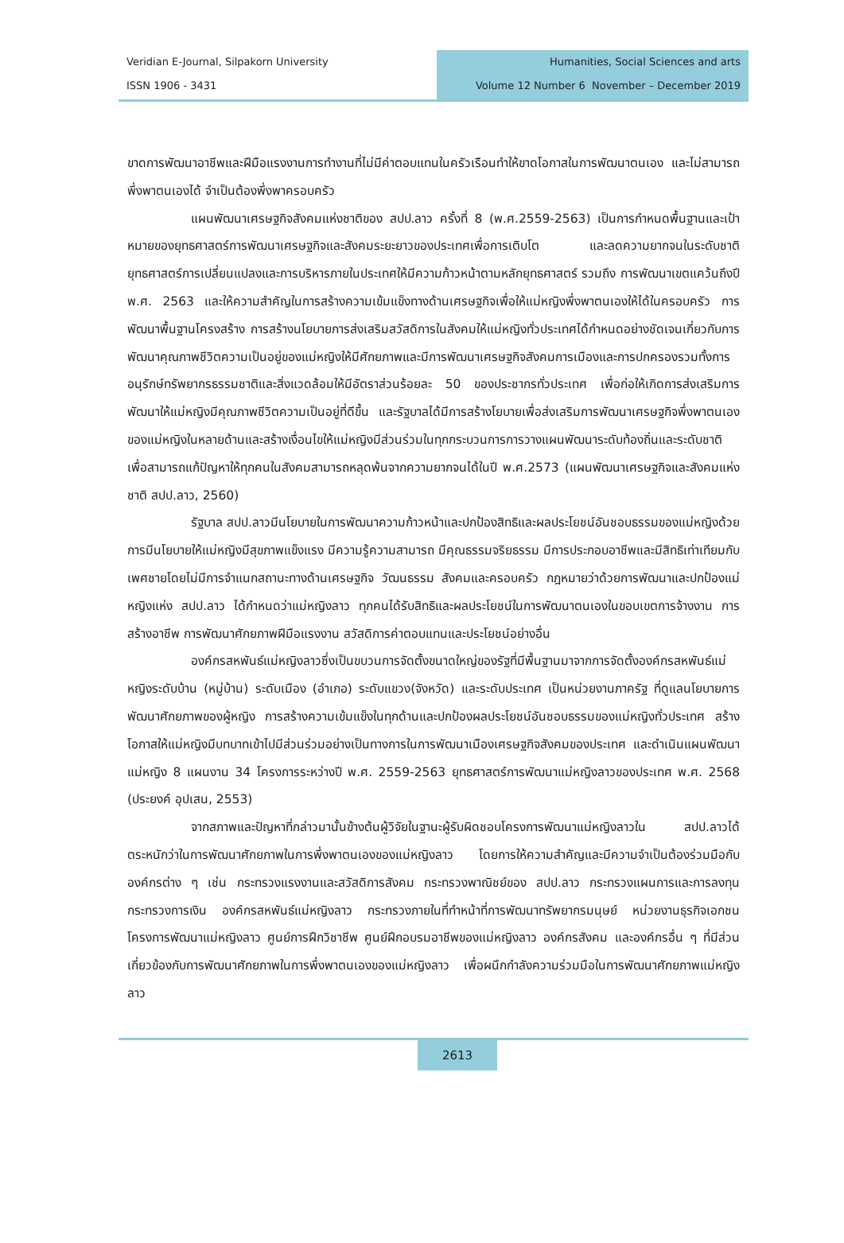Veridian E-Journal, Silpakorn University
ISSN 1906 - 3431
Humanities, Social Sciences and arts
Volume 12 Number 6 November – December 2019
ขาดการพัฒนาอาชีพและฝีมือแรงงานการทำงานที่ไม่มีค่าตอบแทนในครัวเรือนทำให้ขาดโอกาสในการพัฒนาตนเอง และไม่สามารถพึ่งพาตนเองได้ จำเป็นต้องพึ่งพาครอบครัว
แผนพัฒนาเศรษฐกิจสังคมแห่งชาติของ สปป.ลาว ครั้งที่ 8 (พ.ศ.2559-2563) เป็นการกำหนดพื้นฐานและเป้าหมายของยุทธศาสตร์การพัฒนาเศรษฐกิจและสังคมระยะยาวของประเทศเพื่อการเติบโต และลดความยากจนในระดับชาติ ยุทธศาสตร์การเปลี่ยนแปลงและการบริหารภายในประเทศให้มีความก้าวหน้าตามหลักยุทธศาสตร์ รวมถึง การพัฒนาเขตแคว้นถึงปี พ.ศ. 2563 และให้ความสำคัญในการสร้างความเข้มแข็งทางด้านเศรษฐกิจเพื่อให้แม่หญิงพึ่งพาตนเองให้ได้ในครอบครัว การพัฒนาพื้นฐานโครงสร้าง การสร้างนโยบายการส่งเสริมสวัสดิการในสังคมให้แม่หญิงทั่วประเทศได้กำหนดอย่างชัดเจนเกี่ยวกับการพัฒนาคุณภาพชีวิตความเป็นอยู่ของแม่หญิงให้มีศักยภาพและมีการพัฒนาเศรษฐกิจสังคมการเมืองและการปกครองรวมทั้งการอนุรักษ์ทรัพยากรธรรมชาติและสิ่งแวดล้อมให้มีอัตราส่วนร้อยละ 50 ของประชากรทั่วประเทศ เพื่อก่อให้เกิดการส่งเสริมการพัฒนาให้แม่หญิงมีคุณภาพชีวิตความเป็นอยู่ที่ดีขึ้น และรัฐบาลได้มีการสร้างโยบายเพื่อส่งเสริมการพัฒนาเศรษฐกิจพึ่งพาตนเองของแม่หญิงในหลายด้านและสร้างเงื่อนไขให้แม่หญิงมีส่วนร่วมในทุกกระบวนการการวางแผนพัฒนาระดับท้องถิ่นและระดับชาติเพื่อสามารถแก้ปัญหาให้ทุกคนในสังคมสามารถหลุดพ้นจากความยากจนได้ในปี พ.ศ.2573 (แผนพัฒนาเศรษฐกิจและสังคมแห่งชาติ สปป.ลาว, 2560)
รัฐบาล สปป.ลาวมีนโยบายในการพัฒนาความก้าวหน้าและปกป้องสิทธิและผลประโยชน์อันชอบธรรมของแม่หญิงด้วยการมีนโยบายให้แม่หญิงมีสุขภาพแข็งแรง มีความรู้ความสามารถ มีคุณธรรมจริยธรรม มีการประกอบอาชีพและมีสิทธิเท่าเทียมกับเพศชายโดยไม่มีการจำแนกสถานะทางด้านเศรษฐกิจ วัฒนธรรม สังคมและครอบครัว กฎหมายว่าด้วยการพัฒนาและปกป้องแม่หญิงแห่ง สปป.ลาว ได้กำหนดว่าแม่หญิงลาว ทุกคนได้รับสิทธิและผลประโยชน์ในการพัฒนาตนเองในขอบเขตการจ้างงาน การสร้างอาชีพ การพัฒนาศักยภาพฝีมือแรงงาน สวัสดิการค่าตอบแทนและประโยชน์อย่างอื่น
องค์กรสหพันธ์แม่หญิงลาวซึ่งเป็นขบวนการจัดตั้งขนาดใหญ่ของรัฐที่มีพื้นฐานมาจากการจัดตั้งองค์กรสหพันธ์แม่หญิงระดับบ้าน (หมู่บ้าน) ระดับเมือง (อำเภอ) ระดับแขวง(จังหวัด) และระดับประเทศ เป็นหน่วยงานภาครัฐ ที่ดูแลนโยบายการพัฒนาศักยภาพของผู้หญิง การสร้างความเข้มแข็งในทุกด้านและปกป้องผลประโยชน์อันชอบธรรมของแม่หญิงทั่วประเทศ สร้างโอกาสให้แม่หญิงมีบทบาทเข้าไปมีส่วนร่วมอย่างเป็นทางการในการพัฒนาเมืองเศรษฐกิจสังคมของประเทศ และดำเนินแผนพัฒนาแม่หญิง 8 แผนงาน 34 โครงการระหว่างปี พ.ศ. 2559-2563 ยุทธศาสตร์การพัฒนาแม่หญิงลาวของประเทศ พ.ศ. 2568 (ประยงค์ อุปเสน, 2553)
จากสภาพและปัญหาที่กล่าวมานั้นข้างต้นผู้วิจัยในฐานะผู้รับผิดชอบโครงการพัฒนาแม่หญิงลาวใน สปป.ลาวได้ตระหนักว่าในการพัฒนาศักยภาพในการพึ่งพาตนเองของแม่หญิงลาว โดยการให้ความสำคัญและมีความจำเป็นต้องร่วมมือกับองค์กรต่าง ๆ เช่น กระทรวงแรงงานและสวัสดิการสังคม กระทรวงพาณิชย์ของ สปป.ลาว กระทรวงแผนการและการลงทุน กระทรวงการเงิน องค์กรสหพันธ์แม่หญิงลาว กระทรวงภายในที่ทำหน้าที่การพัฒนาทรัพยากรมนุษย์ หน่วยงานธุรกิจเอกชน โครงการพัฒนาแม่หญิงลาว ศูนย์การฝึกวิชาชีพ ศูนย์ฝึกอบรมอาชีพของแม่หญิงลาว องค์กรสังคม และองค์กรอื่น ๆ ที่มีส่วนเกี่ยวข้องกับการพัฒนาศักยภาพในการพึ่งพาตนเองของแม่หญิงลาว เพื่อผนึกกำลังความร่วมมือในการพัฒนาศักยภาพแม่หญิงลาว
2613